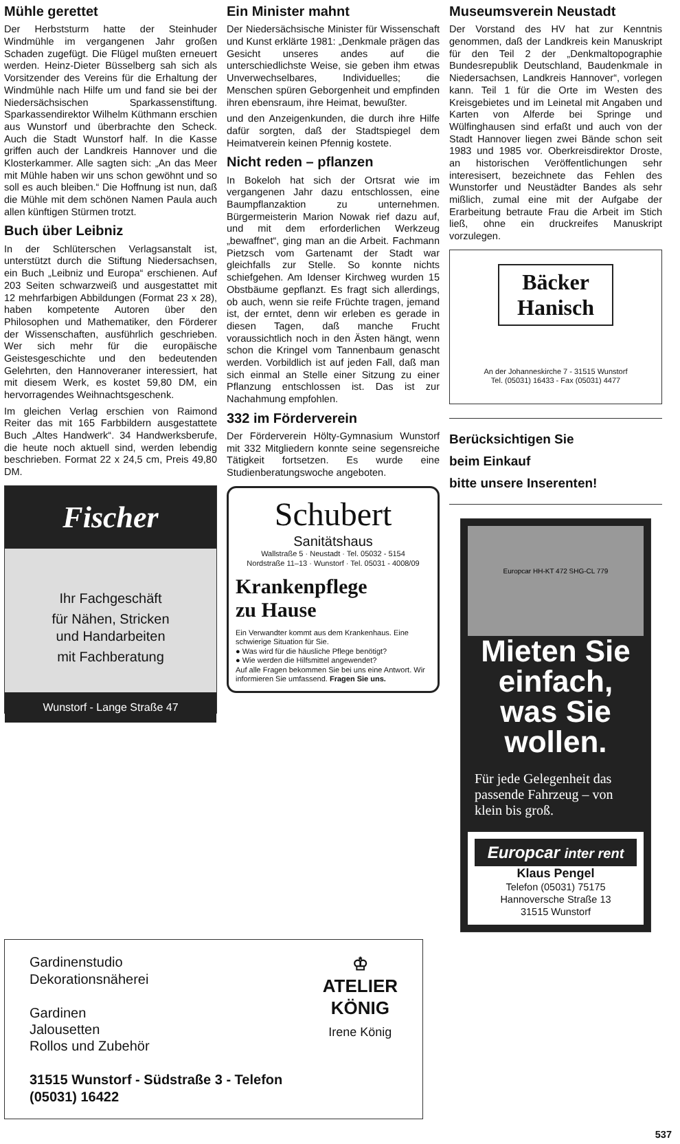Mühle gerettet
Der Herbststurm hatte der Steinhuder Windmühle im vergangenen Jahr großen Schaden zugefügt. Die Flügel mußten erneuert werden. Heinz-Dieter Büsselberg sah sich als Vorsitzender des Vereins für die Erhaltung der Windmühle nach Hilfe um und fand sie bei der Niedersächsischen Sparkassenstiftung. Sparkassendirektor Wilhelm Küthmann erschien aus Wunstorf und überbrachte den Scheck. Auch die Stadt Wunstorf half. In die Kasse griffen auch der Landkreis Hannover und die Klosterkammer. Alle sagten sich: „An das Meer mit Mühle haben wir uns schon gewöhnt und so soll es auch bleiben.“ Die Hoffnung ist nun, daß die Mühle mit dem schönen Namen Paula auch allen künftigen Stürmen trotzt.
Buch über Leibniz
In der Schlüterschen Verlagsanstalt ist, unterstützt durch die Stiftung Niedersachsen, ein Buch „Leibniz und Europa“ erschienen. Auf 203 Seiten schwarzweiß und ausgestattet mit 12 mehrfarbigen Abbildungen (Format 23 x 28), haben kompetente Autoren über den Philosophen und Mathematiker, den Förderer der Wissenschaften, ausführlich geschrieben. Wer sich mehr für die europäische Geistesgeschichte und den bedeutenden Gelehrten, den Hannoveraner interessiert, hat mit diesem Werk, es kostet 59,80 DM, ein hervorragendes Weihnachtsgeschenk.
Im gleichen Verlag erschien von Raimond Reiter das mit 165 Farbbildern ausgestattete Buch „Altes Handwerk“. 34 Handwerksberufe, die heute noch aktuell sind, werden lebendig beschrieben. Format 22 x 24,5 cm, Preis 49,80 DM.
Fischer
Ihr Fachgeschäft
für Nähen, Stricken
und Handarbeiten
mit Fachberatung
Wunstorf - Lange Straße 47
Ein Minister mahnt
Der Niedersächsische Minister für Wissenschaft und Kunst erklärte 1981: „Denkmale prägen das Gesicht unseres andes auf die unterschiedlichste Weise, sie geben ihm etwas Unverwechselbares, Individuelles; die Menschen spüren Geborgenheit und empfinden ihren ebensraum, ihre Heimat, bewußter.
und den Anzeigenkunden, die durch ihre Hilfe dafür sorgten, daß der Stadtspiegel dem Heimatverein keinen Pfennig kostete.
Nicht reden – pflanzen
In Bokeloh hat sich der Ortsrat wie im vergangenen Jahr dazu entschlossen, eine Baumpflanzaktion zu unternehmen. Bürgermeisterin Marion Nowak rief dazu auf, und mit dem erforderlichen Werkzeug „bewaffnet“, ging man an die Arbeit. Fachmann Pietzsch vom Gartenamt der Stadt war gleichfalls zur Stelle. So konnte nichts schiefgehen. Am Idenser Kirchweg wurden 15 Obstbäume gepflanzt. Es fragt sich allerdings, ob auch, wenn sie reife Früchte tragen, jemand ist, der erntet, denn wir erleben es gerade in diesen Tagen, daß manche Frucht voraussichtlich noch in den Ästen hängt, wenn schon die Kringel vom Tannenbaum genascht werden. Vorbildlich ist auf jeden Fall, daß man sich einmal an Stelle einer Sitzung zu einer Pflanzung entschlossen ist. Das ist zur Nachahmung empfohlen.
332 im Förderverein
Der Förderverein Hölty-Gymnasium Wunstorf mit 332 Mitgliedern konnte seine segensreiche Tätigkeit fortsetzen. Es wurde eine Studienberatungswoche angeboten.
Schubert
Sanitätshaus
Wallstraße 5 · Neustadt · Tel. 05032 - 5154
Nordstraße 11–13 · Wunstorf · Tel. 05031 - 4008/09
Krankenpflege
zu Hause
Ein Verwandter kommt aus dem Krankenhaus. Eine schwierige Situation für Sie.
● Was wird für die häusliche Pflege benötigt?
● Wie werden die Hilfsmittel angewendet?
Auf alle Fragen bekommen Sie bei uns eine Antwort. Wir informieren Sie umfassend. Fragen Sie uns.
Museumsverein Neustadt
Der Vorstand des HV hat zur Kenntnis genommen, daß der Landkreis kein Manuskript für den Teil 2 der „Denkmaltopographie Bundesrepublik Deutschland, Baudenkmale in Niedersachsen, Landkreis Hannover“, vorlegen kann. Teil 1 für die Orte im Westen des Kreisgebietes und im Leinetal mit Angaben und Karten von Alferde bei Springe und Wülfinghausen sind erfaßt und auch von der Stadt Hannover liegen zwei Bände schon seit 1983 und 1985 vor. Oberkreisdirektor Droste, an historischen Veröffentlichungen sehr interesisert, bezeichnete das Fehlen des Wunstorfer und Neustädter Bandes als sehr mißlich, zumal eine mit der Aufgabe der Erarbeitung betraute Frau die Arbeit im Stich ließ, ohne ein druckreifes Manuskript vorzulegen.
Bäcker
Hanisch
An der Johanneskirche 7 - 31515 Wunstorf
Tel. (05031) 16433 - Fax (05031) 4477
Berücksichtigen Sie
beim Einkauf
bitte unsere Inserenten!
Europcar HH-KT 472 SHG-CL 779
Mieten Sie einfach, was Sie wollen.
Für jede Gelegenheit das passende Fahrzeug – von klein bis groß.
Europcar inter rent
Klaus Pengel
Telefon (05031) 75175
Hannoversche Straße 13
31515 Wunstorf
Gardinenstudio
Dekorationsnäherei
Gardinen
Jalousetten
Rollos und Zubehör
31515 Wunstorf - Südstraße 3 - Telefon (05031) 16422
♔
ATELIER
KÖNIG
Irene König
537